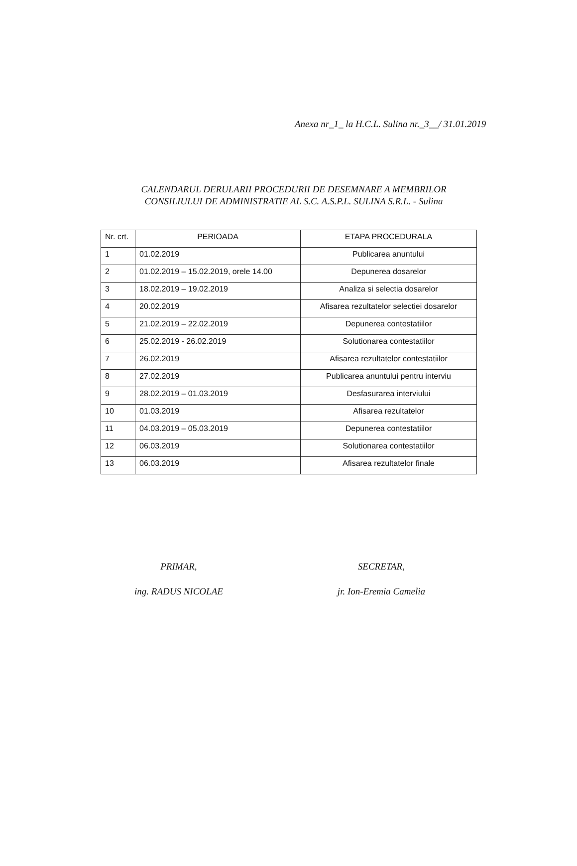Anexa nr_1_ la H.C.L. Sulina nr._3__/ 31.01.2019
CALENDARUL DERULARII PROCEDURII DE DESEMNARE A MEMBRILOR CONSILIULUI DE ADMINISTRATIE AL S.C. A.S.P.L. SULINA S.R.L. - Sulina
| Nr. crt. | PERIOADA | ETAPA PROCEDURALA |
| --- | --- | --- |
| 1 | 01.02.2019 | Publicarea anuntului |
| 2 | 01.02.2019 – 15.02.2019, orele 14.00 | Depunerea dosarelor |
| 3 | 18.02.2019 – 19.02.2019 | Analiza si selectia dosarelor |
| 4 | 20.02.2019 | Afisarea rezultatelor selectiei dosarelor |
| 5 | 21.02.2019 – 22.02.2019 | Depunerea contestatiilor |
| 6 | 25.02.2019 - 26.02.2019 | Solutionarea contestatiilor |
| 7 | 26.02.2019 | Afisarea rezultatelor contestatiilor |
| 8 | 27.02.2019 | Publicarea anuntului pentru interviu |
| 9 | 28.02.2019 – 01.03.2019 | Desfasurarea interviului |
| 10 | 01.03.2019 | Afisarea rezultatelor |
| 11 | 04.03.2019 – 05.03.2019 | Depunerea contestatiilor |
| 12 | 06.03.2019 | Solutionarea contestatiilor |
| 13 | 06.03.2019 | Afisarea rezultatelor finale |
PRIMAR,
ing. RADUS NICOLAE
SECRETAR,
jr. Ion-Eremia Camelia